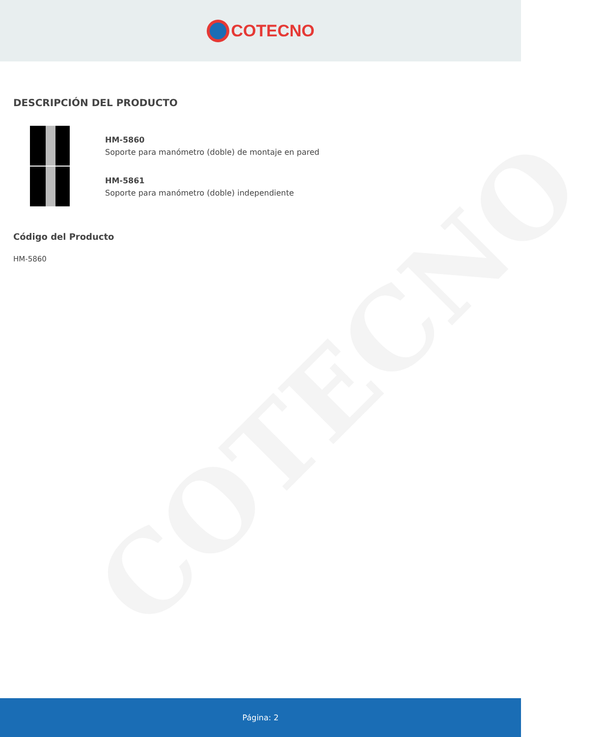COTECNO
COTECNO
DESCRIPCIÓN DEL PRODUCTO
HM-5860
Soporte para manómetro (doble) de montaje en pared
HM-5861
Soporte para manómetro (doble) independiente
Código del Producto
HM-5860
Página: 2